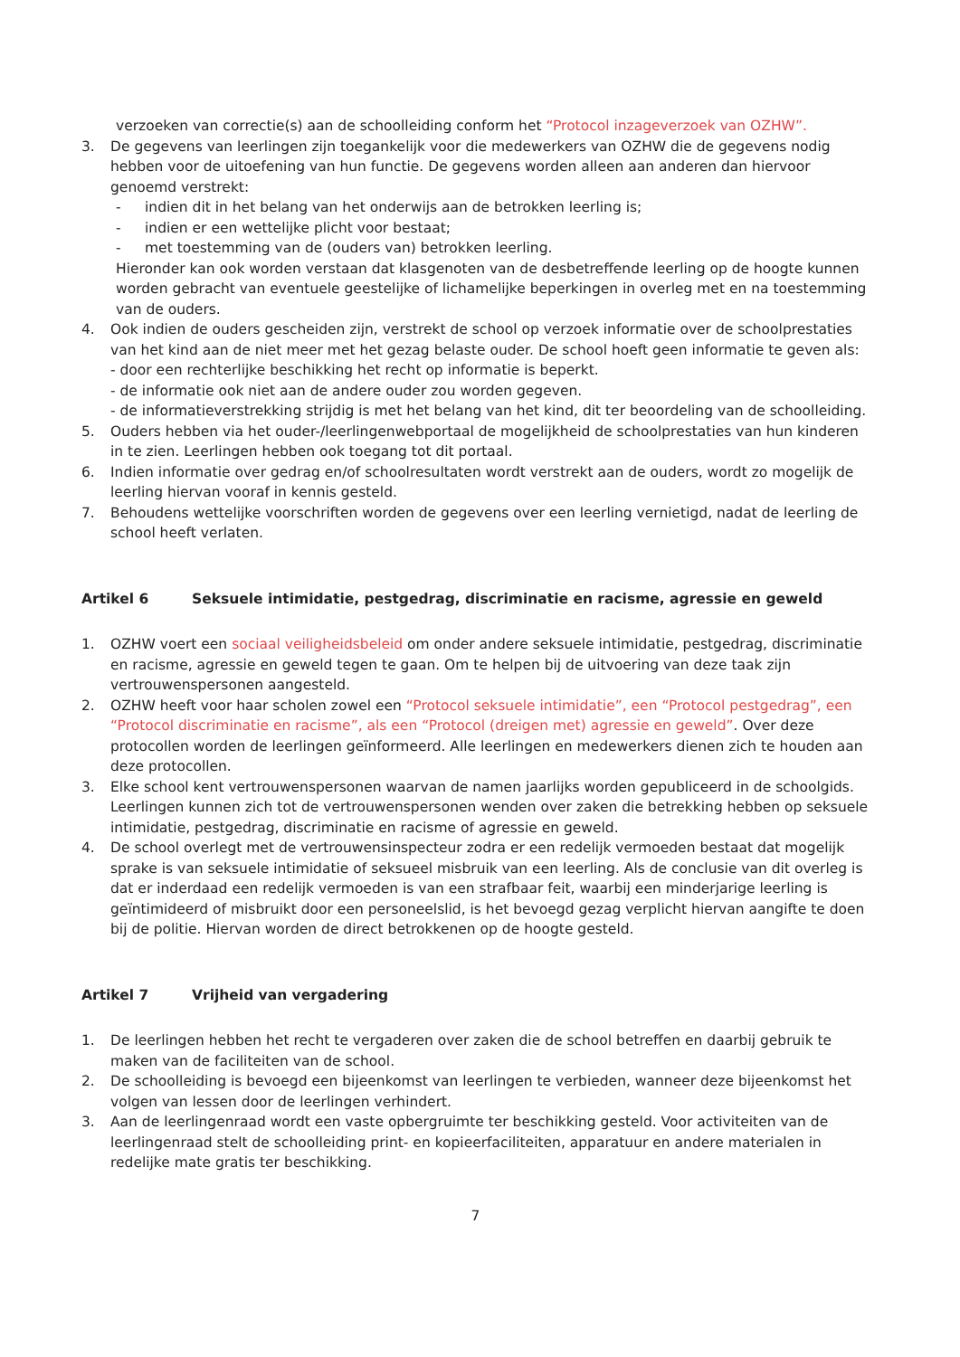verzoeken van correctie(s) aan de schoolleiding conform het “Protocol inzageverzoek van OZHW”.
3. De gegevens van leerlingen zijn toegankelijk voor die medewerkers van OZHW die de gegevens nodig hebben voor de uitoefening van hun functie. De gegevens worden alleen aan anderen dan hiervoor genoemd verstrekt:
- indien dit in het belang van het onderwijs aan de betrokken leerling is;
- indien er een wettelijke plicht voor bestaat;
- met toestemming van de (ouders van) betrokken leerling.
Hieronder kan ook worden verstaan dat klasgenoten van de desbetreffende leerling op de hoogte kunnen worden gebracht van eventuele geestelijke of lichamelijke beperkingen in overleg met en na toestemming van de ouders.
4. Ook indien de ouders gescheiden zijn, verstrekt de school op verzoek informatie over de schoolprestaties van het kind aan de niet meer met het gezag belaste ouder. De school hoeft geen informatie te geven als:
- door een rechterlijke beschikking het recht op informatie is beperkt.
- de informatie ook niet aan de andere ouder zou worden gegeven.
- de informatieverstrekking strijdig is met het belang van het kind, dit ter beoordeling van de schoolleiding.
5. Ouders hebben via het ouder-/leerlingenwebportaal de mogelijkheid de schoolprestaties van hun kinderen in te zien. Leerlingen hebben ook toegang tot dit portaal.
6. Indien informatie over gedrag en/of schoolresultaten wordt verstrekt aan de ouders, wordt zo mogelijk de leerling hiervan vooraf in kennis gesteld.
7. Behoudens wettelijke voorschriften worden de gegevens over een leerling vernietigd, nadat de leerling de school heeft verlaten.
Artikel 6 Seksuele intimidatie, pestgedrag, discriminatie en racisme, agressie en geweld
1. OZHW voert een sociaal veiligheidsbeleid om onder andere seksuele intimidatie, pestgedrag, discriminatie en racisme, agressie en geweld tegen te gaan. Om te helpen bij de uitvoering van deze taak zijn vertrouwenspersonen aangesteld.
2. OZHW heeft voor haar scholen zowel een “Protocol seksuele intimidatie”, een “Protocol pestgedrag”, een “Protocol discriminatie en racisme”, als een “Protocol (dreigen met) agressie en geweld”. Over deze protocollen worden de leerlingen geïnformeerd. Alle leerlingen en medewerkers dienen zich te houden aan deze protocollen.
3. Elke school kent vertrouwenspersonen waarvan de namen jaarlijks worden gepubliceerd in de schoolgids. Leerlingen kunnen zich tot de vertrouwenspersonen wenden over zaken die betrekking hebben op seksuele intimidatie, pestgedrag, discriminatie en racisme of agressie en geweld.
4. De school overlegt met de vertrouwensinspecteur zodra er een redelijk vermoeden bestaat dat mogelijk sprake is van seksuele intimidatie of seksueel misbruik van een leerling. Als de conclusie van dit overleg is dat er inderdaad een redelijk vermoeden is van een strafbaar feit, waarbij een minderjarige leerling is geïntimideerd of misbruikt door een personeelslid, is het bevoegd gezag verplicht hiervan aangifte te doen bij de politie. Hiervan worden de direct betrokkenen op de hoogte gesteld.
Artikel 7 Vrijheid van vergadering
1. De leerlingen hebben het recht te vergaderen over zaken die de school betreffen en daarbij gebruik te maken van de faciliteiten van de school.
2. De schoolleiding is bevoegd een bijeenkomst van leerlingen te verbieden, wanneer deze bijeenkomst het volgen van lessen door de leerlingen verhindert.
3. Aan de leerlingenraad wordt een vaste opbergruimte ter beschikking gesteld. Voor activiteiten van de leerlingenraad stelt de schoolleiding print- en kopieerfaciliteiten, apparatuur en andere materialen in redelijke mate gratis ter beschikking.
7